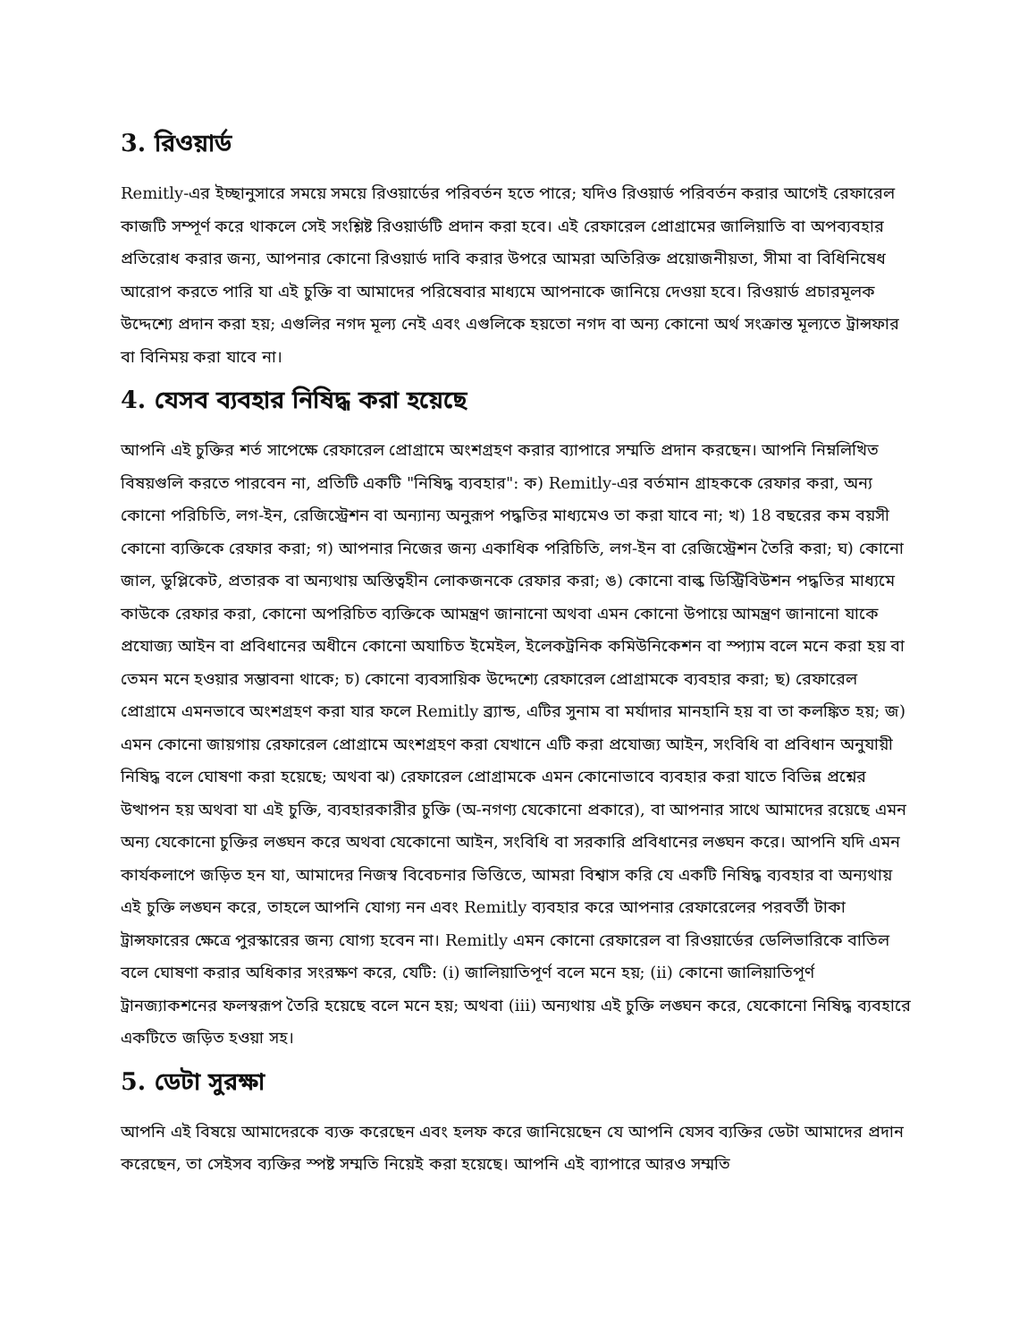3. রিওয়ার্ড
Remitly-এর ইচ্ছানুসারে সময়ে সময়ে রিওয়ার্ডের পরিবর্তন হতে পারে; যদিও রিওয়ার্ড পরিবর্তন করার আগেই রেফারেল কাজটি সম্পূর্ণ করে থাকলে সেই সংশ্লিষ্ট রিওয়ার্ডটি প্রদান করা হবে। এই রেফারেল প্রোগ্রামের জালিয়াতি বা অপব্যবহার প্রতিরোধ করার জন্য, আপনার কোনো রিওয়ার্ড দাবি করার উপরে আমরা অতিরিক্ত প্রয়োজনীয়তা, সীমা বা বিধিনিষেধ আরোপ করতে পারি যা এই চুক্তি বা আমাদের পরিষেবার মাধ্যমে আপনাকে জানিয়ে দেওয়া হবে। রিওয়ার্ড প্রচারমূলক উদ্দেশ্যে প্রদান করা হয়; এগুলির নগদ মূল্য নেই এবং এগুলিকে হয়তো নগদ বা অন্য কোনো অর্থ সংক্রান্ত মূল্যতে ট্রান্সফার বা বিনিময় করা যাবে না।
4. যেসব ব্যবহার নিষিদ্ধ করা হয়েছে
আপনি এই চুক্তির শর্ত সাপেক্ষে রেফারেল প্রোগ্রামে অংশগ্রহণ করার ব্যাপারে সম্মতি প্রদান করছেন। আপনি নিম্নলিখিত বিষয়গুলি করতে পারবেন না, প্রতিটি একটি "নিষিদ্ধ ব্যবহার": ক) Remitly-এর বর্তমান গ্রাহককে রেফার করা, অন্য কোনো পরিচিতি, লগ-ইন, রেজিস্ট্রেশন বা অন্যান্য অনুরূপ পদ্ধতির মাধ্যমেও তা করা যাবে না; খ) 18 বছরের কম বয়সী কোনো ব্যক্তিকে রেফার করা; গ) আপনার নিজের জন্য একাধিক পরিচিতি, লগ-ইন বা রেজিস্ট্রেশন তৈরি করা; ঘ) কোনো জাল, ডুপ্লিকেট, প্রতারক বা অন্যথায় অস্তিত্বহীন লোকজনকে রেফার করা; ঙ) কোনো বাল্ক ডিস্ট্রিবিউশন পদ্ধতির মাধ্যমে কাউকে রেফার করা, কোনো অপরিচিত ব্যক্তিকে আমন্ত্রণ জানানো অথবা এমন কোনো উপায়ে আমন্ত্রণ জানানো যাকে প্রযোজ্য আইন বা প্রবিধানের অধীনে কোনো অযাচিত ইমেইল, ইলেকট্রনিক কমিউনিকেশন বা স্প্যাম বলে মনে করা হয় বা তেমন মনে হওয়ার সম্ভাবনা থাকে; চ) কোনো ব্যবসায়িক উদ্দেশ্যে রেফারেল প্রোগ্রামকে ব্যবহার করা; ছ) রেফারেল প্রোগ্রামে এমনভাবে অংশগ্রহণ করা যার ফলে Remitly ব্র্যান্ড, এটির সুনাম বা মর্যাদার মানহানি হয় বা তা কলঙ্কিত হয়; জ) এমন কোনো জায়গায় রেফারেল প্রোগ্রামে অংশগ্রহণ করা যেখানে এটি করা প্রযোজ্য আইন, সংবিধি বা প্রবিধান অনুযায়ী নিষিদ্ধ বলে ঘোষণা করা হয়েছে; অথবা ঝ) রেফারেল প্রোগ্রামকে এমন কোনোভাবে ব্যবহার করা যাতে বিভিন্ন প্রশ্নের উত্থাপন হয় অথবা যা এই চুক্তি, ব্যবহারকারীর চুক্তি (অ-নগণ্য যেকোনো প্রকারে), বা আপনার সাথে আমাদের রয়েছে এমন অন্য যেকোনো চুক্তির লঙ্ঘন করে অথবা যেকোনো আইন, সংবিধি বা সরকারি প্রবিধানের লঙ্ঘন করে। আপনি যদি এমন কার্যকলাপে জড়িত হন যা, আমাদের নিজস্ব বিবেচনার ভিত্তিতে, আমরা বিশ্বাস করি যে একটি নিষিদ্ধ ব্যবহার বা অন্যথায় এই চুক্তি লঙ্ঘন করে, তাহলে আপনি যোগ্য নন এবং Remitly ব্যবহার করে আপনার রেফারেলের পরবর্তী টাকা ট্রান্সফারের ক্ষেত্রে পুরস্কারের জন্য যোগ্য হবেন না। Remitly এমন কোনো রেফারেল বা রিওয়ার্ডের ডেলিভারিকে বাতিল বলে ঘোষণা করার অধিকার সংরক্ষণ করে, যেটি: (i) জালিয়াতিপূর্ণ বলে মনে হয়; (ii) কোনো জালিয়াতিপূর্ণ ট্রানজ্যাকশনের ফলস্বরূপ তৈরি হয়েছে বলে মনে হয়; অথবা (iii) অন্যথায় এই চুক্তি লঙ্ঘন করে, যেকোনো নিষিদ্ধ ব্যবহারে একটিতে জড়িত হওয়া সহ।
5. ডেটা সুরক্ষা
আপনি এই বিষয়ে আমাদেরকে ব্যক্ত করেছেন এবং হলফ করে জানিয়েছেন যে আপনি যেসব ব্যক্তির ডেটা আমাদের প্রদান করেছেন, তা সেইসব ব্যক্তির স্পষ্ট সম্মতি নিয়েই করা হয়েছে। আপনি এই ব্যাপারে আরও সম্মতি